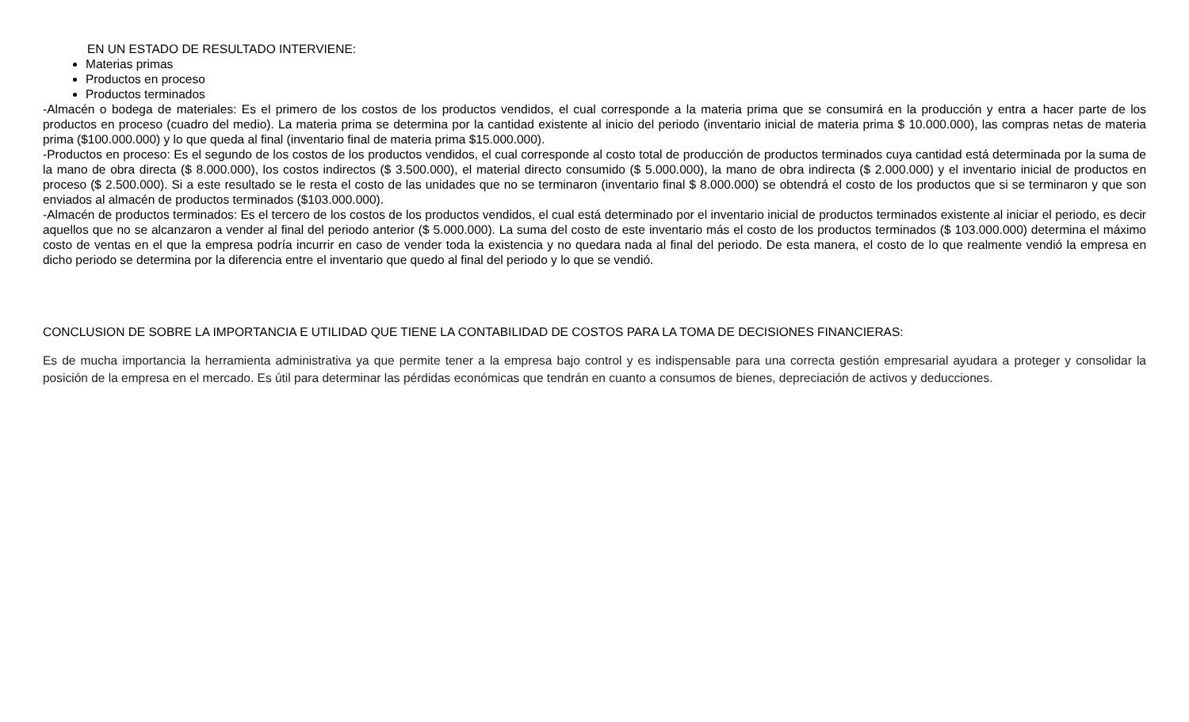EN UN ESTADO DE RESULTADO INTERVIENE:
Materias primas
Productos en proceso
Productos terminados
-Almacén o bodega de materiales: Es el primero de los costos de los productos vendidos, el cual corresponde a la materia prima que se consumirá en la producción y entra a hacer parte de los productos en proceso (cuadro del medio). La materia prima se determina por la cantidad existente al inicio del periodo (inventario inicial de materia prima $ 10.000.000), las compras netas de materia prima ($100.000.000) y lo que queda al final (inventario final de materia prima $15.000.000).
-Productos en proceso: Es el segundo de los costos de los productos vendidos, el cual corresponde al costo total de producción de productos terminados cuya cantidad está determinada por la suma de la mano de obra directa ($ 8.000.000), los costos indirectos ($ 3.500.000), el material directo consumido ($ 5.000.000), la mano de obra indirecta ($ 2.000.000) y el inventario inicial de productos en proceso ($ 2.500.000). Si a este resultado se le resta el costo de las unidades que no se terminaron (inventario final $ 8.000.000) se obtendrá el costo de los productos que si se terminaron y que son enviados al almacén de productos terminados ($103.000.000).
-Almacén de productos terminados: Es el tercero de los costos de los productos vendidos, el cual está determinado por el inventario inicial de productos terminados existente al iniciar el periodo, es decir aquellos que no se alcanzaron a vender al final del periodo anterior ($ 5.000.000). La suma del costo de este inventario más el costo de los productos terminados ($ 103.000.000) determina el máximo costo de ventas en el que la empresa podría incurrir en caso de vender toda la existencia y no quedara nada al final del periodo. De esta manera, el costo de lo que realmente vendió la empresa en dicho periodo se determina por la diferencia entre el inventario que quedo al final del periodo y lo que se vendió.
CONCLUSION DE SOBRE LA IMPORTANCIA E UTILIDAD QUE TIENE LA CONTABILIDAD DE COSTOS PARA LA TOMA DE DECISIONES FINANCIERAS:
Es de mucha importancia la herramienta administrativa ya que permite tener a la empresa bajo control y es indispensable para una correcta gestión empresarial ayudara a proteger y consolidar la posición de la empresa en el mercado. Es útil para determinar las pérdidas económicas que tendrán en cuanto a consumos de bienes, depreciación de activos y deducciones.